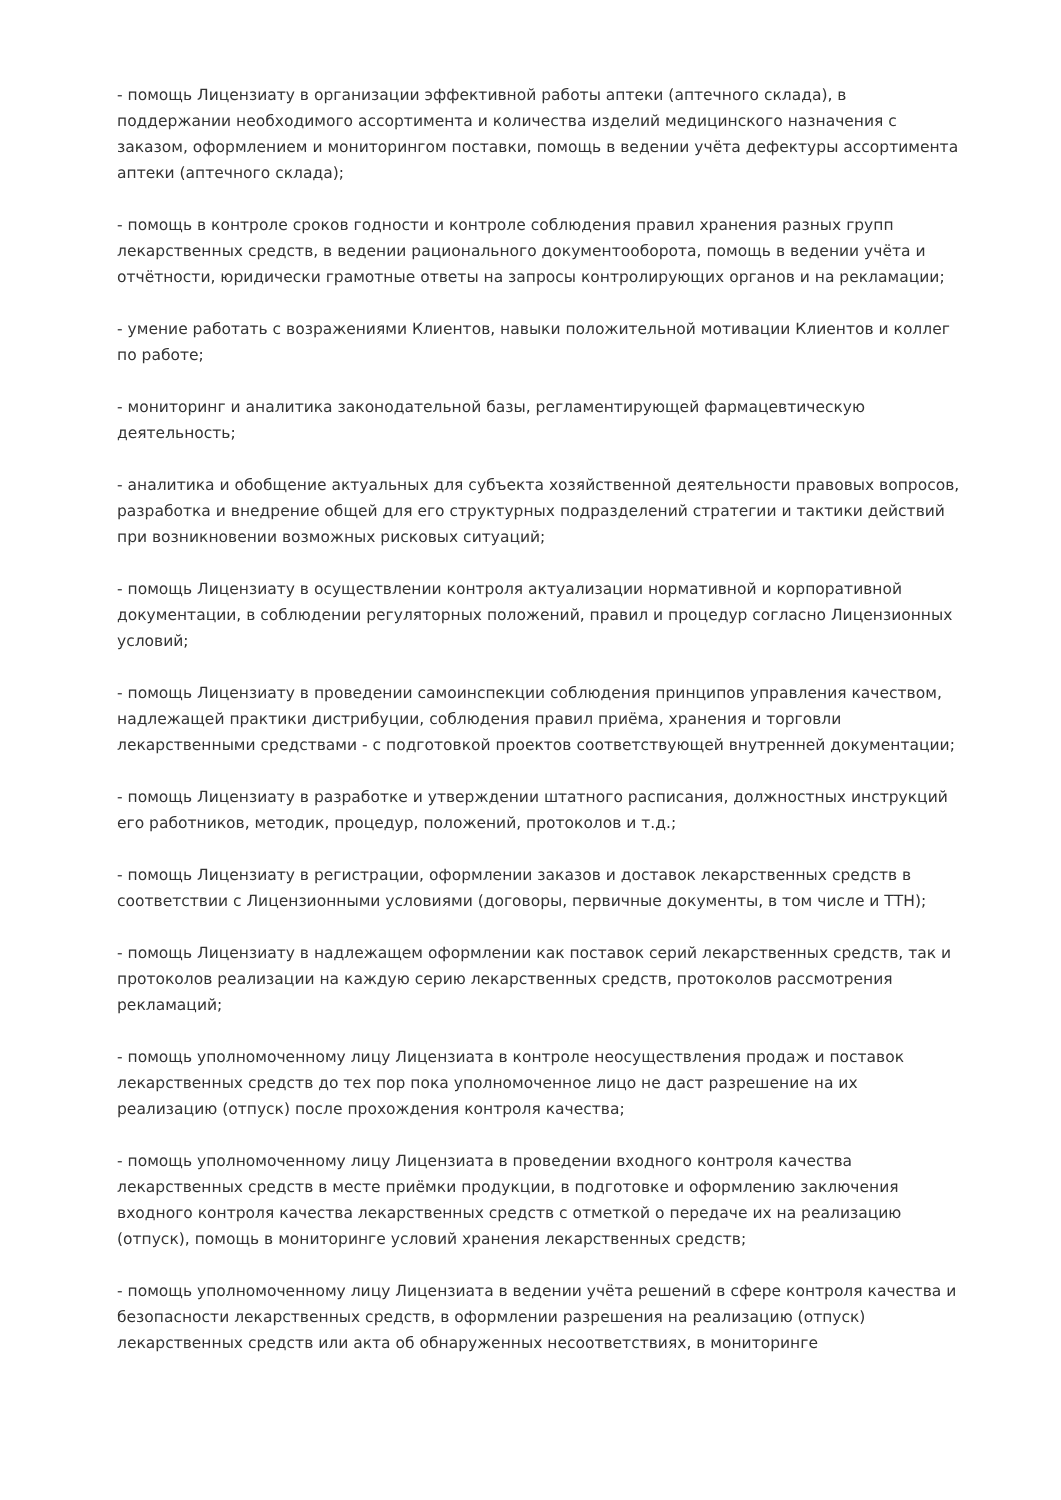- помощь Лицензиату в организации эффективной работы аптеки (аптечного склада), в поддержании необходимого ассортимента и количества изделий медицинского назначения с заказом, оформлением и мониторингом поставки, помощь в ведении учёта дефектуры ассортимента аптеки (аптечного склада);
- помощь в контроле сроков годности и контроле соблюдения правил хранения разных групп лекарственных средств, в ведении рационального документооборота, помощь в ведении учёта и отчётности, юридически грамотные ответы на запросы контролирующих органов и на рекламации;
- умение работать с возражениями Клиентов, навыки положительной мотивации Клиентов и коллег по работе;
- мониторинг и аналитика законодательной базы, регламентирующей фармацевтическую деятельность;
- аналитика и обобщение актуальных для субъекта хозяйственной деятельности правовых вопросов, разработка и внедрение общей для его структурных подразделений стратегии и тактики действий при возникновении возможных рисковых ситуаций;
- помощь Лицензиату в осуществлении контроля актуализации нормативной и корпоративной документации, в соблюдении регуляторных положений, правил и процедур согласно Лицензионных условий;
- помощь Лицензиату в проведении самоинспекции соблюдения принципов управления качеством, надлежащей практики дистрибуции, соблюдения правил приёма, хранения и торговли лекарственными средствами - с подготовкой проектов соответствующей внутренней документации;
- помощь Лицензиату в разработке и утверждении штатного расписания, должностных инструкций его работников, методик, процедур, положений, протоколов и т.д.;
- помощь Лицензиату в регистрации, оформлении заказов и доставок лекарственных средств в соответствии с Лицензионными условиями (договоры, первичные документы, в том числе и ТТН);
- помощь Лицензиату в надлежащем оформлении как поставок серий лекарственных средств, так и протоколов реализации на каждую серию лекарственных средств, протоколов рассмотрения рекламаций;
- помощь уполномоченному лицу Лицензиата в контроле неосуществления продаж и поставок лекарственных средств до тех пор пока уполномоченное лицо не даст разрешение на их реализацию (отпуск) после прохождения контроля качества;
- помощь уполномоченному лицу Лицензиата в проведении входного контроля качества лекарственных средств в месте приёмки продукции, в подготовке и оформлению заключения входного контроля качества лекарственных средств с отметкой о передаче их на реализацию (отпуск), помощь в мониторинге условий хранения лекарственных средств;
- помощь уполномоченному лицу Лицензиата в ведении учёта решений в сфере контроля качества и безопасности лекарственных средств, в оформлении разрешения на реализацию (отпуск) лекарственных средств или акта об обнаруженных несоответствиях, в мониторинге